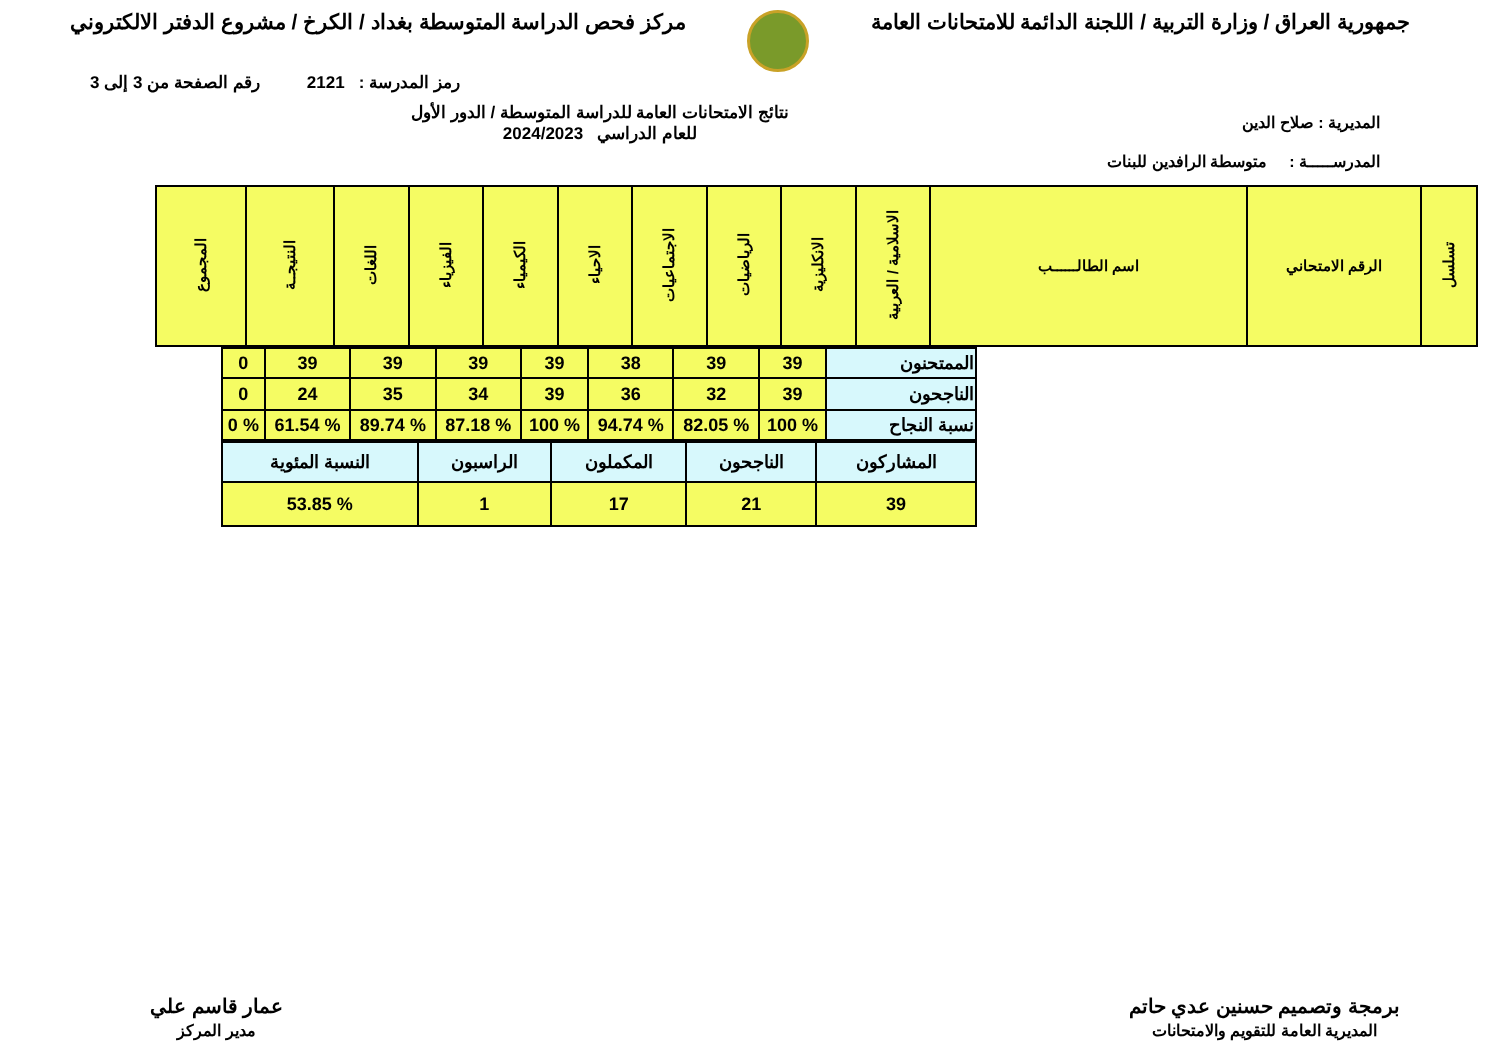جمهورية العراق / وزارة التربية / اللجنة الدائمة للامتحانات العامة
مركز فحص الدراسة المتوسطة بغداد / الكرخ / مشروع الدفتر الالكتروني
رمز المدرسة : 2121 رقم الصفحة من 3 إلى 3
المديرية : صلاح الدين
نتائج الامتحانات العامة للدراسة المتوسطة / الدور الأول
للعام الدراسي 2024/2023
المدرســـــة : متوسطة الرافدين للبنات
| تسلسل | الرقم الامتحاني | اسم الطالــــــب | الاسلامية / العربية | الانكليزية | الرياضيات | الاجتماعيات | الاحياء | الكيمياء | الفيزياء | اللغات | النتيجــة | المجموع |
| --- | --- | --- | --- | --- | --- | --- | --- | --- | --- | --- | --- | --- |
| الممتحنون | 39 | 39 | 38 | 39 | 39 | 39 | 39 | 0 |
| الناجحون | 39 | 32 | 36 | 39 | 34 | 35 | 24 | 0 |
| نسبة النجاح | % 100 | % 82.05 | % 94.74 | % 100 | % 87.18 | % 89.74 | % 61.54 | % 0 |
| المشاركون | الناجحون | المكملون | الراسبون | النسبة المئوية |
| 39 | 21 | 17 | 1 | % 53.85 |
برمجة وتصميم حسنين عدي حاتم
المديرية العامة للتقويم والامتحانات
عمار قاسم علي
مدير المركز